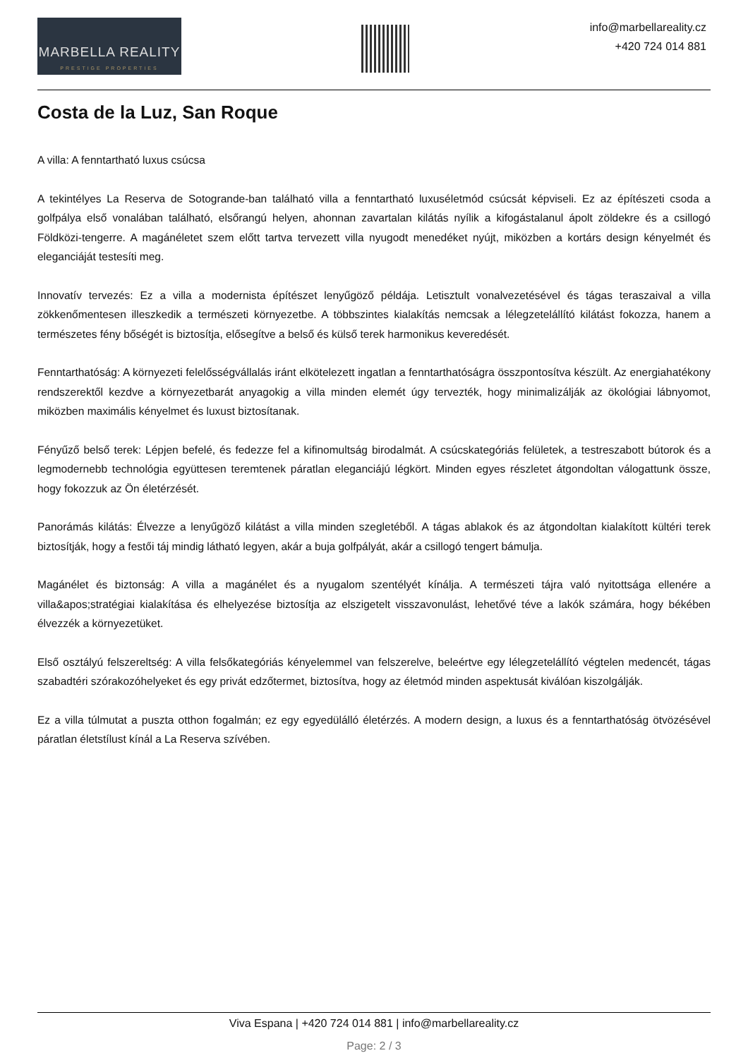MARBELLA REALITY
PRESTIGE PROPERTIES
info@marbellareality.cz
+420 724 014 881
Costa de la Luz, San Roque
A villa: A fenntartható luxus csúcsa
A tekintélyes La Reserva de Sotogrande-ban található villa a fenntartható luxuséletmód csúcsát képviseli. Ez az építészeti csoda a golfpálya első vonalában található, elsőrangú helyen, ahonnan zavartalan kilátás nyílik a kifogástalanul ápolt zöldekre és a csillogó Földközi-tengerre. A magánéletet szem előtt tartva tervezett villa nyugodt menedéket nyújt, miközben a kortárs design kényelmét és eleganciáját testesíti meg.
Innovatív tervezés: Ez a villa a modernista építészet lenyűgöző példája. Letisztult vonalvezetésével és tágas teraszaival a villa zökkenőmentesen illeszkedik a természeti környezetbe. A többszintes kialakítás nemcsak a lélegzetelállító kilátást fokozza, hanem a természetes fény bőségét is biztosítja, elősegítve a belső és külső terek harmonikus keveredését.
Fenntarthatóság: A környezeti felelősségvállalás iránt elkötelezett ingatlan a fenntarthatóságra összpontosítva készült. Az energiahatékony rendszerektől kezdve a környezetbarát anyagokig a villa minden elemét úgy tervezték, hogy minimalizálják az ökológiai lábnyomot, miközben maximális kényelmet és luxust biztosítanak.
Fényűző belső terek: Lépjen befelé, és fedezze fel a kifinomultság birodalmát. A csúcskategóriás felületek, a testreszabott bútorok és a legmodernebb technológia együttesen teremtenek páratlan eleganciájú légkört. Minden egyes részletet átgondoltan válogattunk össze, hogy fokozzuk az Ön életérzését.
Panorámás kilátás: Élvezze a lenyűgöző kilátást a villa minden szegletéből. A tágas ablakok és az átgondoltan kialakított kültéri terek biztosítják, hogy a festői táj mindig látható legyen, akár a buja golfpályát, akár a csillogó tengert bámulja.
Magánélet és biztonság: A villa a magánélet és a nyugalom szentélyét kínálja. A természeti tájra való nyitottsága ellenére a villa&apos;stratégiai kialakítása és elhelyezése biztosítja az elszigetelt visszavonulást, lehetővé téve a lakók számára, hogy békében élvezzék a környezetüket.
Első osztályú felszereltség: A villa felsőkategóriás kényelemmel van felszerelve, beleértve egy lélegzetelállító végtelen medencét, tágas szabadtéri szórakozóhelyeket és egy privát edzőtermet, biztosítva, hogy az életmód minden aspektusát kiválóan kiszolgálják.
Ez a villa túlmutat a puszta otthon fogalmán; ez egy egyedülálló életérzés. A modern design, a luxus és a fenntarthatóság ötvözésével páratlan életstílust kínál a La Reserva szívében.
Viva Espana | +420 724 014 881 | info@marbellareality.cz
Page: 2 / 3